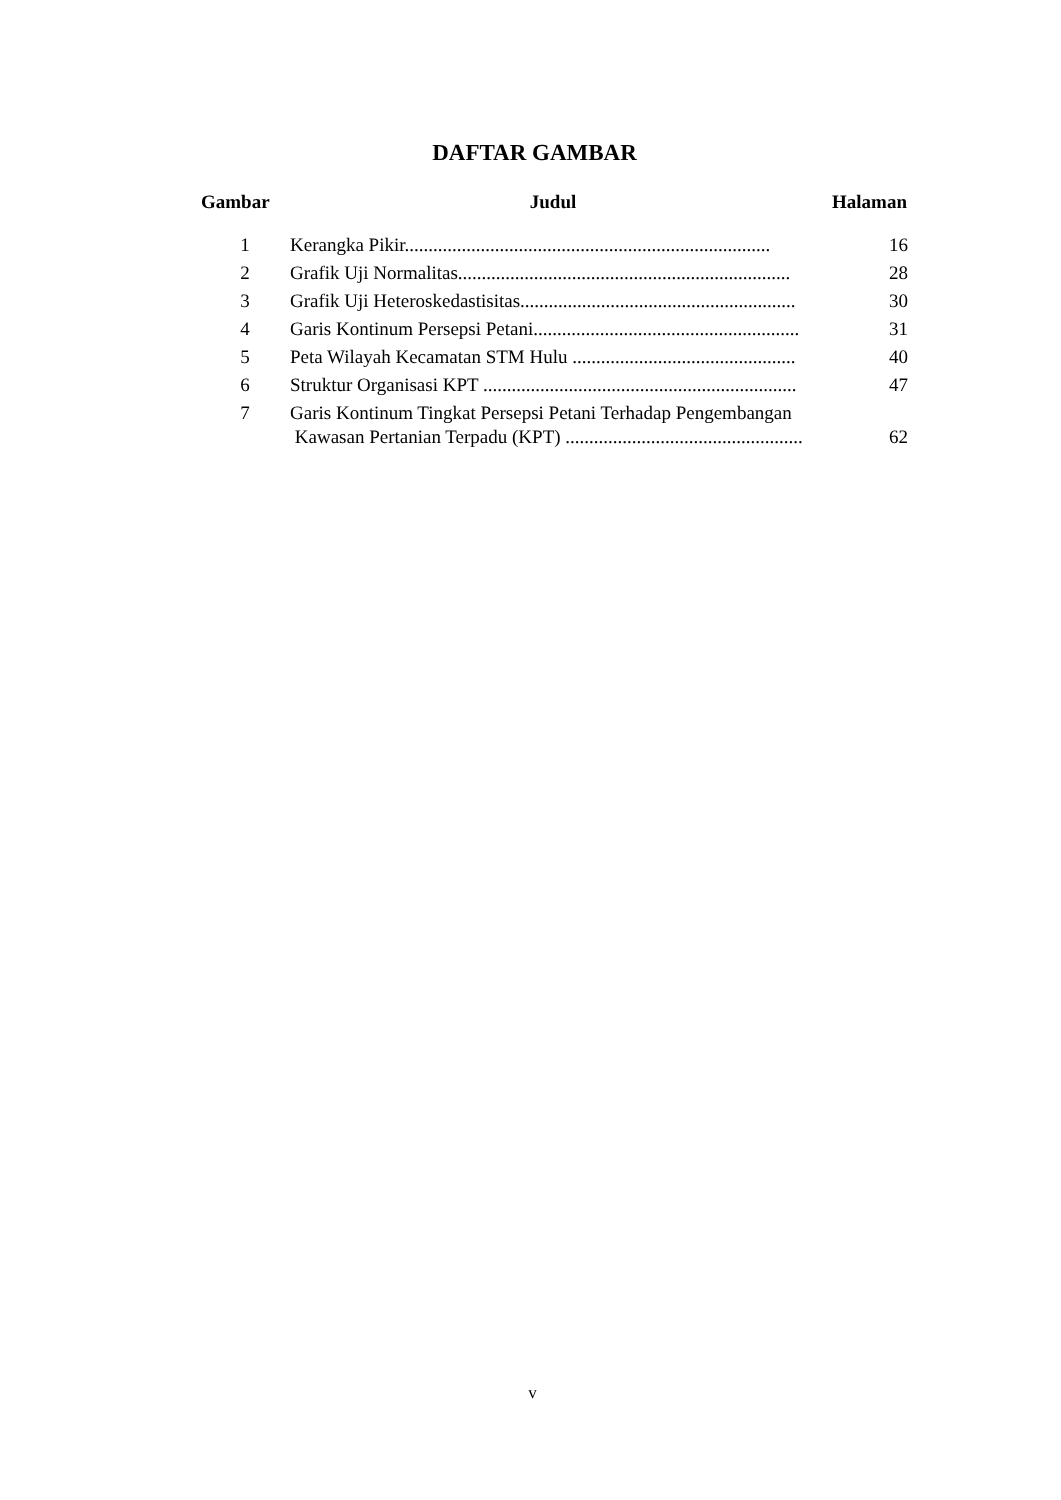DAFTAR GAMBAR
| Gambar | Judul | Halaman |
| --- | --- | --- |
| 1 | Kerangka Pikir............................................................................. | 16 |
| 2 | Grafik Uji Normalitas...................................................................... | 28 |
| 3 | Grafik Uji Heteroskedastisitas.......................................................... | 30 |
| 4 | Garis Kontinum Persepsi Petani........................................................ | 31 |
| 5 | Peta Wilayah Kecamatan STM Hulu ............................................... | 40 |
| 6 | Struktur Organisasi KPT .................................................................. | 47 |
| 7 | Garis Kontinum Tingkat Persepsi Petani Terhadap Pengembangan Kawasan Pertanian Terpadu (KPT) .................................................. | 62 |
v